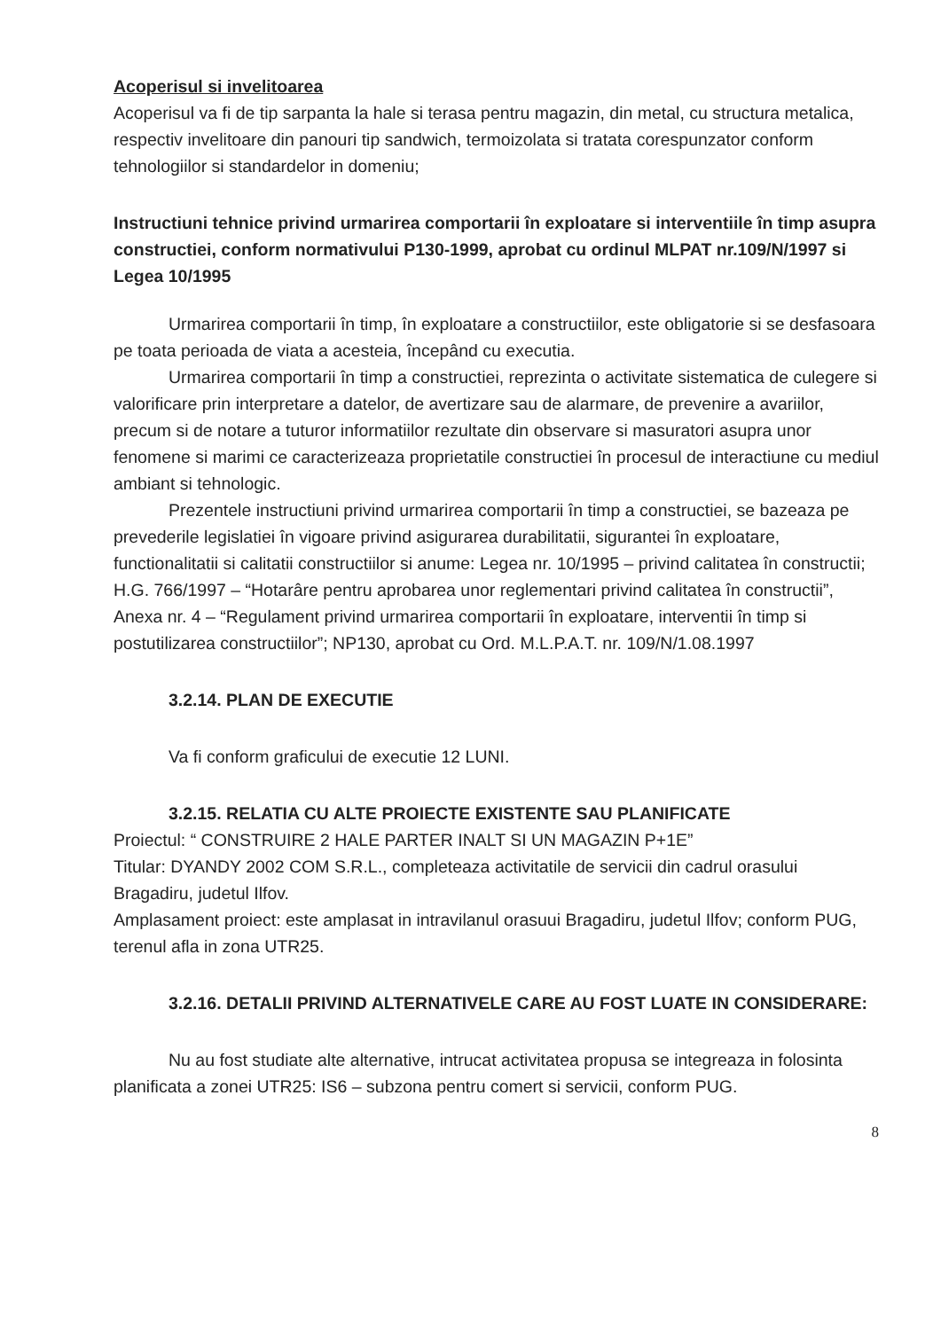Acoperisul si invelitoarea
Acoperisul va fi de tip sarpanta la hale si terasa pentru magazin, din metal, cu structura metalica, respectiv invelitoare din panouri tip sandwich, termoizolata si tratata corespunzator conform tehnologiilor si standardelor in domeniu;
Instructiuni tehnice privind urmarirea comportarii în exploatare si interventiile în timp asupra constructiei, conform normativului P130-1999, aprobat cu ordinul MLPAT nr.109/N/1997 si Legea 10/1995
Urmarirea comportarii în timp, în exploatare a constructiilor, este obligatorie si se desfasoara pe toata perioada de viata a acesteia, începând cu executia.
Urmarirea comportarii în timp a constructiei, reprezinta o activitate sistematica de culegere si valorificare prin interpretare a datelor, de avertizare sau de alarmare, de prevenire a avariilor, precum si de notare a tuturor informatiilor rezultate din observare si masuratori asupra unor fenomene si marimi ce caracterizeaza proprietatile constructiei în procesul de interactiune cu mediul ambiant si tehnologic.
Prezentele instructiuni privind urmarirea comportarii în timp a constructiei, se bazeaza pe prevederile legislatiei în vigoare privind asigurarea durabilitatii, sigurantei în exploatare, functionalitatii si calitatii constructiilor si anume: Legea nr. 10/1995 – privind calitatea în constructii; H.G. 766/1997 – “Hotarâre pentru aprobarea unor reglementari privind calitatea în constructii”, Anexa nr. 4 – “Regulament privind urmarirea comportarii în exploatare, interventii în timp si postutilizarea constructiilor”; NP130, aprobat cu Ord. M.L.P.A.T. nr. 109/N/1.08.1997
3.2.14. PLAN DE EXECUTIE
Va fi conform graficului de executie 12 LUNI.
3.2.15. RELATIA CU ALTE PROIECTE EXISTENTE SAU PLANIFICATE
Proiectul: “ CONSTRUIRE 2 HALE PARTER INALT SI UN MAGAZIN P+1E”
Titular: DYANDY 2002 COM S.R.L., completeaza activitatile de servicii din cadrul orasului Bragadiru, judetul Ilfov.
Amplasament proiect: este amplasat in intravilanul orasuui Bragadiru, judetul Ilfov; conform PUG, terenul afla in zona UTR25.
3.2.16. DETALII PRIVIND ALTERNATIVELE CARE AU FOST LUATE IN CONSIDERARE:
Nu au fost studiate alte alternative, intrucat activitatea propusa se integreaza in folosinta planificata a zonei UTR25: IS6 – subzona pentru comert si servicii, conform PUG.
8